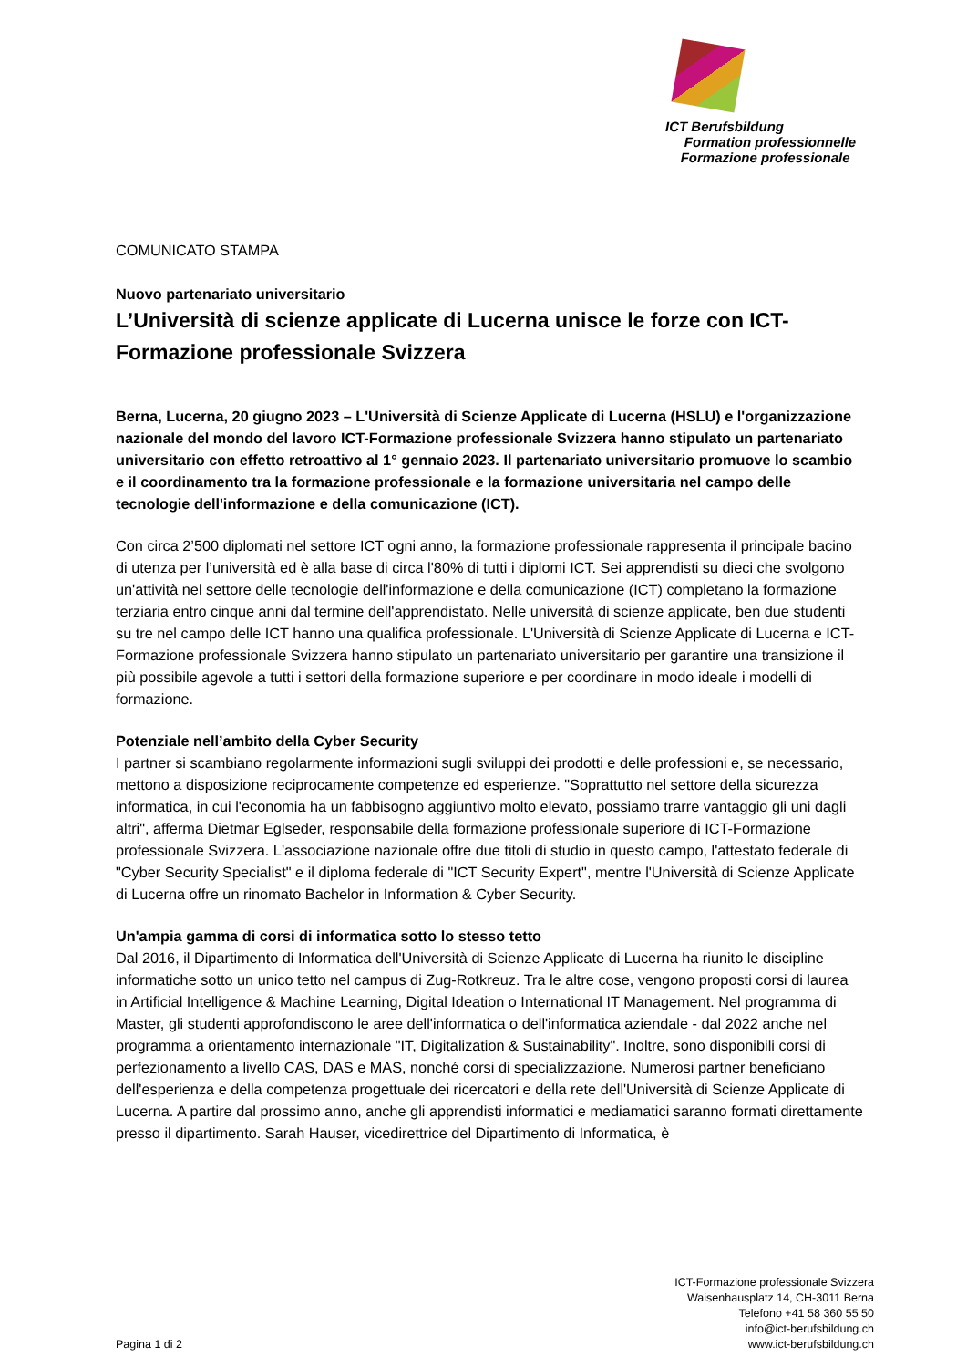ICT Berufsbildung
Formation professionnelle
Formazione professionale
COMUNICATO STAMPA
Nuovo partenariato universitario
L’Università di scienze applicate di Lucerna unisce le forze con ICT-Formazione professionale Svizzera
Berna, Lucerna, 20 giugno 2023 – L'Università di Scienze Applicate di Lucerna (HSLU) e l'organizzazione nazionale del mondo del lavoro ICT-Formazione professionale Svizzera hanno stipulato un partenariato universitario con effetto retroattivo al 1° gennaio 2023. Il partenariato universitario promuove lo scambio e il coordinamento tra la formazione professionale e la formazione universitaria nel campo delle tecnologie dell'informazione e della comunicazione (ICT).
Con circa 2’500 diplomati nel settore ICT ogni anno, la formazione professionale rappresenta il principale bacino di utenza per l’università ed è alla base di circa l'80% di tutti i diplomi ICT. Sei apprendisti su dieci che svolgono un'attività nel settore delle tecnologie dell'informazione e della comunicazione (ICT) completano la formazione terziaria entro cinque anni dal termine dell'apprendistato. Nelle università di scienze applicate, ben due studenti su tre nel campo delle ICT hanno una qualifica professionale. L'Università di Scienze Applicate di Lucerna e ICT-Formazione professionale Svizzera hanno stipulato un partenariato universitario per garantire una transizione il più possibile agevole a tutti i settori della formazione superiore e per coordinare in modo ideale i modelli di formazione.
Potenziale nell’ambito della Cyber Security
I partner si scambiano regolarmente informazioni sugli sviluppi dei prodotti e delle professioni e, se necessario, mettono a disposizione reciprocamente competenze ed esperienze. "Soprattutto nel settore della sicurezza informatica, in cui l'economia ha un fabbisogno aggiuntivo molto elevato, possiamo trarre vantaggio gli uni dagli altri", afferma Dietmar Eglseder, responsabile della formazione professionale superiore di ICT-Formazione professionale Svizzera. L'associazione nazionale offre due titoli di studio in questo campo, l'attestato federale di "Cyber Security Specialist" e il diploma federale di "ICT Security Expert", mentre l'Università di Scienze Applicate di Lucerna offre un rinomato Bachelor in Information & Cyber Security.
Un'ampia gamma di corsi di informatica sotto lo stesso tetto
Dal 2016, il Dipartimento di Informatica dell'Università di Scienze Applicate di Lucerna ha riunito le discipline informatiche sotto un unico tetto nel campus di Zug-Rotkreuz. Tra le altre cose, vengono proposti corsi di laurea in Artificial Intelligence & Machine Learning, Digital Ideation o International IT Management. Nel programma di Master, gli studenti approfondiscono le aree dell'informatica o dell'informatica aziendale - dal 2022 anche nel programma a orientamento internazionale "IT, Digitalization & Sustainability". Inoltre, sono disponibili corsi di perfezionamento a livello CAS, DAS e MAS, nonché corsi di specializzazione. Numerosi partner beneficiano dell'esperienza e della competenza progettuale dei ricercatori e della rete dell'Università di Scienze Applicate di Lucerna. A partire dal prossimo anno, anche gli apprendisti informatici e mediamatici saranno formati direttamente presso il dipartimento. Sarah Hauser, vicedirettrice del Dipartimento di Informatica, è
Pagina 1 di 2
ICT-Formazione professionale Svizzera
Waisenhausplatz 14, CH-3011 Berna
Telefono +41 58 360 55 50
info@ict-berufsbildung.ch
www.ict-berufsbildung.ch